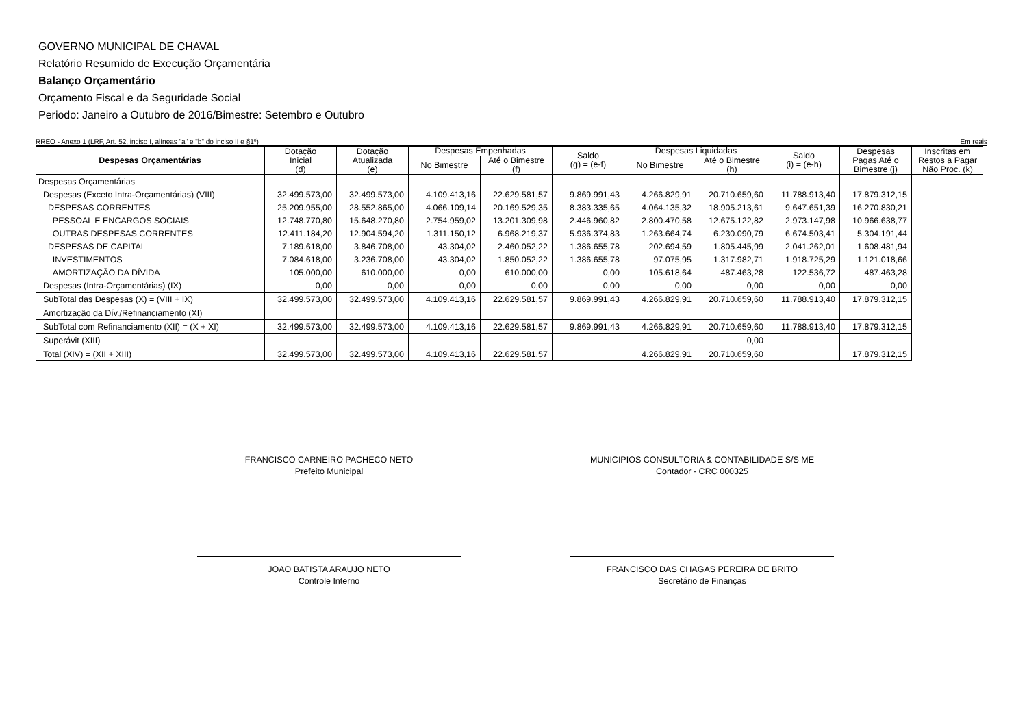GOVERNO MUNICIPAL DE CHAVAL
Relatório Resumido de Execução Orçamentária
Balanço Orçamentário
Orçamento Fiscal e da Seguridade Social
Periodo: Janeiro a Outubro de 2016/Bimestre: Setembro e Outubro
RREO - Anexo 1 (LRF, Art. 52, inciso I, alíneas "a" e "b" do inciso II e §1º) Em reais
| Despesas Orçamentárias | Dotação Inicial (d) | Dotação Atualizada (e) | Despesas Empenhadas | | Saldo (g) = (e-f) | Despesas Liquidadas | | Saldo (i) = (e-h) | Despesas Pagas Até o Bimestre (j) | Inscritas em Restos a Pagar Não Proc. (k) |
| --- | --- | --- | --- | --- | --- | --- | --- | --- | --- | --- |
| | | | No Bimestre | Até o Bimestre (f) | | No Bimestre | Até o Bimestre (h) | | | |
| Despesas Orçamentárias | | | | | | | | | | |
| Despesas (Exceto Intra-Orçamentárias) (VIII) | 32.499.573,00 | 32.499.573,00 | 4.109.413,16 | 22.629.581,57 | 9.869.991,43 | 4.266.829,91 | 20.710.659,60 | 11.788.913,40 | 17.879.312,15 | |
| DESPESAS CORRENTES | 25.209.955,00 | 28.552.865,00 | 4.066.109,14 | 20.169.529,35 | 8.383.335,65 | 4.064.135,32 | 18.905.213,61 | 9.647.651,39 | 16.270.830,21 | |
| PESSOAL E ENCARGOS SOCIAIS | 12.748.770,80 | 15.648.270,80 | 2.754.959,02 | 13.201.309,98 | 2.446.960,82 | 2.800.470,58 | 12.675.122,82 | 2.973.147,98 | 10.966.638,77 | |
| OUTRAS DESPESAS CORRENTES | 12.411.184,20 | 12.904.594,20 | 1.311.150,12 | 6.968.219,37 | 5.936.374,83 | 1.263.664,74 | 6.230.090,79 | 6.674.503,41 | 5.304.191,44 | |
| DESPESAS DE CAPITAL | 7.189.618,00 | 3.846.708,00 | 43.304,02 | 2.460.052,22 | 1.386.655,78 | 202.694,59 | 1.805.445,99 | 2.041.262,01 | 1.608.481,94 | |
| INVESTIMENTOS | 7.084.618,00 | 3.236.708,00 | 43.304,02 | 1.850.052,22 | 1.386.655,78 | 97.075,95 | 1.317.982,71 | 1.918.725,29 | 1.121.018,66 | |
| AMORTIZAÇÃO DA DÍVIDA | 105.000,00 | 610.000,00 | 0,00 | 610.000,00 | 0,00 | 105.618,64 | 487.463,28 | 122.536,72 | 487.463,28 | |
| Despesas (Intra-Orçamentárias) (IX) | 0,00 | 0,00 | 0,00 | 0,00 | 0,00 | 0,00 | 0,00 | 0,00 | 0,00 | |
| SubTotal das Despesas (X) = (VIII + IX) | 32.499.573,00 | 32.499.573,00 | 4.109.413,16 | 22.629.581,57 | 9.869.991,43 | 4.266.829,91 | 20.710.659,60 | 11.788.913,40 | 17.879.312,15 | |
| Amortização da Dív./Refinanciamento (XI) | | | | | | | | | | |
| SubTotal com Refinanciamento (XII) = (X + XI) | 32.499.573,00 | 32.499.573,00 | 4.109.413,16 | 22.629.581,57 | 9.869.991,43 | 4.266.829,91 | 20.710.659,60 | 11.788.913,40 | 17.879.312,15 | |
| Superávit (XIII) | | | | | | | 0,00 | | | |
| Total (XIV) = (XII + XIII) | 32.499.573,00 | 32.499.573,00 | 4.109.413,16 | 22.629.581,57 | | 4.266.829,91 | 20.710.659,60 | | 17.879.312,15 | |
FRANCISCO CARNEIRO PACHECO NETO
Prefeito Municipal
MUNICIPIOS CONSULTORIA & CONTABILIDADE S/S ME
Contador - CRC 000325
JOAO BATISTA ARAUJO NETO
Controle Interno
FRANCISCO DAS CHAGAS PEREIRA DE BRITO
Secretário de Finanças